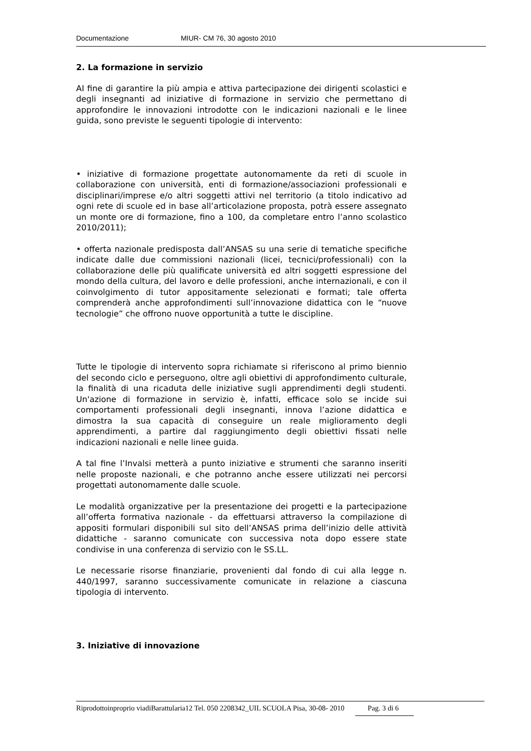Documentazione MIUR- CM 76, 30 agosto 2010
2. La formazione in servizio
AI fine di garantire la più ampia e attiva partecipazione dei dirigenti scolastici e degli insegnanti ad iniziative di formazione in servizio che permettano di approfondire le innovazioni introdotte con le indicazioni nazionali e le linee guida, sono previste le seguenti tipologie di intervento:
• iniziative di formazione progettate autonomamente da reti di scuole in collaborazione con università, enti di formazione/associazioni professionali e disciplinari/imprese e/o altri soggetti attivi nel territorio (a titolo indicativo ad ogni rete di scuole ed in base all’articolazione proposta, potrà essere assegnato un monte ore di formazione, fino a 100, da completare entro l’anno scolastico 2010/2011);
• offerta nazionale predisposta dall’ANSAS su una serie di tematiche specifiche indicate dalle due commissioni nazionali (licei, tecnici/professionali) con la collaborazione delle più qualificate università ed altri soggetti espressione del mondo della cultura, del lavoro e delle professioni, anche internazionali, e con il coinvolgimento di tutor appositamente selezionati e formati; tale offerta comprenderà anche approfondimenti sull’innovazione didattica con le “nuove tecnologie” che offrono nuove opportunità a tutte le discipline.
Tutte le tipologie di intervento sopra richiamate si riferiscono al primo biennio del secondo ciclo e perseguono, oltre agli obiettivi di approfondimento culturale, la finalità di una ricaduta delle iniziative sugli apprendimenti degli studenti. Un'azione di formazione in servizio è, infatti, efficace solo se incide sui comportamenti professionali degli insegnanti, innova l’azione didattica e dimostra la sua capacità di conseguire un reale miglioramento degli apprendimenti, a partire dal raggiungimento degli obiettivi fissati nelle indicazioni nazionali e nelle linee guida.
A tal fine l’Invalsi metterà a punto iniziative e strumenti che saranno inseriti nelle proposte nazionali, e che potranno anche essere utilizzati nei percorsi progettati autonomamente dalle scuole.
Le modalità organizzative per la presentazione dei progetti e la partecipazione all’offerta formativa nazionale - da effettuarsi attraverso la compilazione di appositi formulari disponibili sul sito dell’ANSAS prima dell’inizio delle attività didattiche - saranno comunicate con successiva nota dopo essere state condivise in una conferenza di servizio con le SS.LL.
Le necessarie risorse finanziarie, provenienti dal fondo di cui alla legge n. 440/1997, saranno successivamente comunicate in relazione a ciascuna tipologia di intervento.
3. Iniziative di innovazione
Riprodottoinproprio viadiBarattularia12 Tel. 050 2208342_UIL SCUOLA Pisa, 30-08- 2010 Pag. 3 di 6